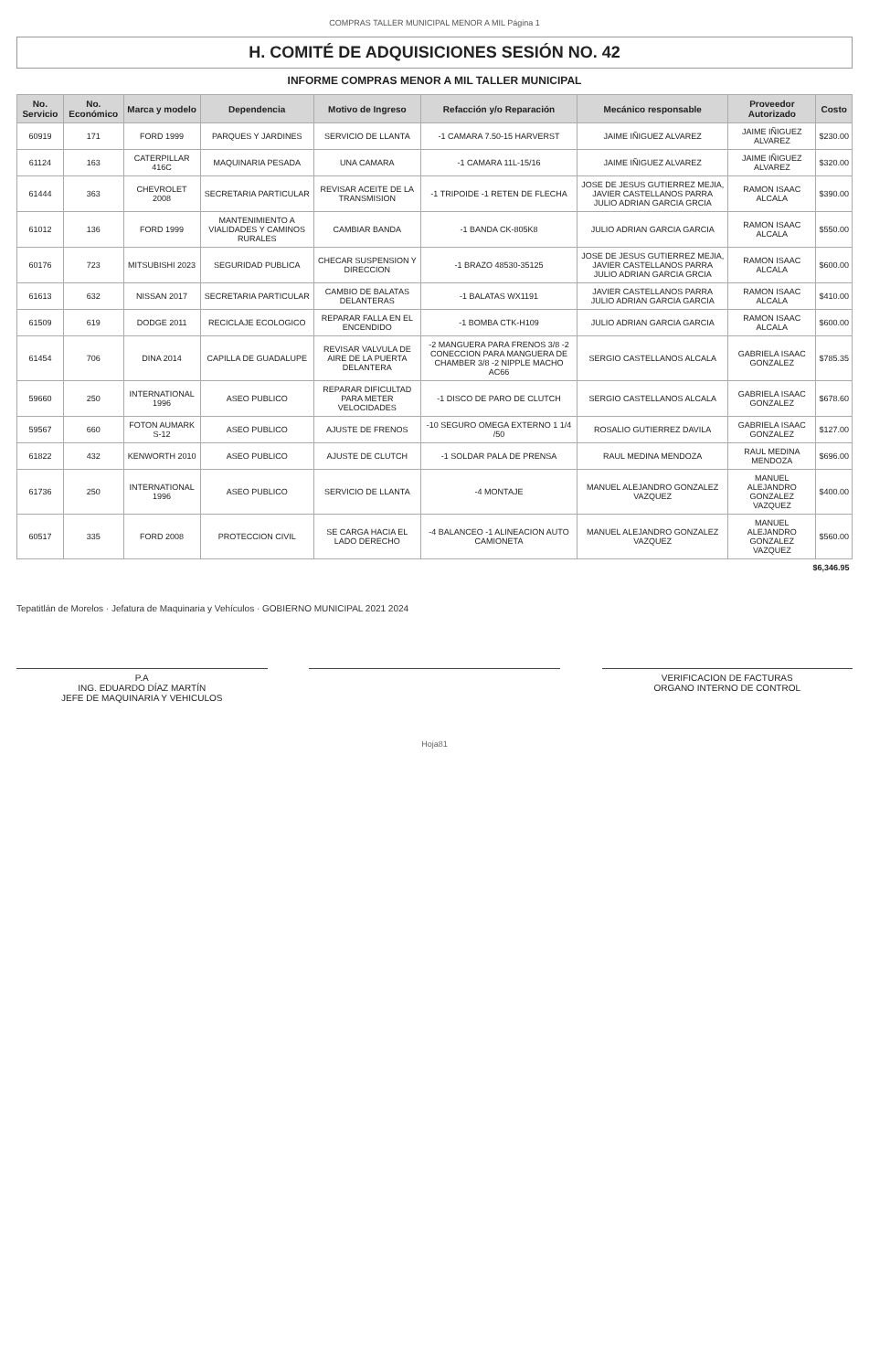COMPRAS TALLER MUNICIPAL MENOR A MIL Página 1
H. COMITÉ DE ADQUISICIONES SESIÓN NO. 42
INFORME COMPRAS MENOR A MIL TALLER MUNICIPAL
| No. Servicio | No. Económico | Marca y modelo | Dependencia | Motivo de Ingreso | Refacción y/o Reparación | Mecánico responsable | Proveedor Autorizado | Costo |
| --- | --- | --- | --- | --- | --- | --- | --- | --- |
| 60919 | 171 | FORD 1999 | PARQUES Y JARDINES | SERVICIO DE LLANTA | -1 CAMARA 7.50-15 HARVERST | JAIME IÑIGUEZ ALVAREZ | JAIME IÑIGUEZ ALVAREZ | $230.00 |
| 61124 | 163 | CATERPILLAR 416C | MAQUINARIA PESADA | UNA CAMARA | -1 CAMARA 11L-15/16 | JAIME IÑIGUEZ ALVAREZ | JAIME IÑIGUEZ ALVAREZ | $320.00 |
| 61444 | 363 | CHEVROLET 2008 | SECRETARIA PARTICULAR | REVISAR ACEITE DE LA TRANSMISION | -1 TRIPOIDE -1 RETEN DE FLECHA | JOSE DE JESUS GUTIERREZ MEJIA, JAVIER CASTELLANOS PARRA JULIO ADRIAN GARCIA GRCIA | RAMON ISAAC ALCALA | $390.00 |
| 61012 | 136 | FORD 1999 | MANTENIMIENTO A VIALIDADES Y CAMINOS RURALES | CAMBIAR BANDA | -1 BANDA CK-805K8 | JULIO ADRIAN GARCIA GARCIA | RAMON ISAAC ALCALA | $550.00 |
| 60176 | 723 | MITSUBISHI 2023 | SEGURIDAD PUBLICA | CHECAR SUSPENSION Y DIRECCION | -1 BRAZO 48530-35125 | JOSE DE JESUS GUTIERREZ MEJIA, JAVIER CASTELLANOS PARRA JULIO ADRIAN GARCIA GRCIA | RAMON ISAAC ALCALA | $600.00 |
| 61613 | 632 | NISSAN 2017 | SECRETARIA PARTICULAR | CAMBIO DE BALATAS DELANTERAS | -1 BALATAS WX1191 | JAVIER CASTELLANOS PARRA JULIO ADRIAN GARCIA GARCIA | RAMON ISAAC ALCALA | $410.00 |
| 61509 | 619 | DODGE 2011 | RECICLAJE ECOLOGICO | REPARAR FALLA EN EL ENCENDIDO | -1 BOMBA CTK-H109 | JULIO ADRIAN GARCIA GARCIA | RAMON ISAAC ALCALA | $600.00 |
| 61454 | 706 | DINA 2014 | CAPILLA DE GUADALUPE | REVISAR VALVULA DE AIRE DE LA PUERTA DELANTERA | -2 MANGUERA PARA FRENOS 3/8 -2 CONECCION PARA MANGUERA DE CHAMBER 3/8 -2 NIPPLE MACHO AC66 | SERGIO CASTELLANOS ALCALA | GABRIELA ISAAC GONZALEZ | $785.35 |
| 59660 | 250 | INTERNATIONAL 1996 | ASEO PUBLICO | REPARAR DIFICULTAD PARA METER VELOCIDADES | -1 DISCO DE PARO DE CLUTCH | SERGIO CASTELLANOS ALCALA | GABRIELA ISAAC GONZALEZ | $678.60 |
| 59567 | 660 | FOTON AUMARK S-12 | ASEO PUBLICO | AJUSTE DE FRENOS | -10 SEGURO OMEGA EXTERNO 1 1/4 /50 | ROSALIO GUTIERREZ DAVILA | GABRIELA ISAAC GONZALEZ | $127.00 |
| 61822 | 432 | KENWORTH 2010 | ASEO PUBLICO | AJUSTE DE CLUTCH | -1 SOLDAR PALA DE PRENSA | RAUL MEDINA MENDOZA | RAUL MEDINA MENDOZA | $696.00 |
| 61736 | 250 | INTERNATIONAL 1996 | ASEO PUBLICO | SERVICIO DE LLANTA | -4 MONTAJE | MANUEL ALEJANDRO GONZALEZ VAZQUEZ | MANUEL ALEJANDRO GONZALEZ VAZQUEZ | $400.00 |
| 60517 | 335 | FORD 2008 | PROTECCION CIVIL | SE CARGA HACIA EL LADO DERECHO | -4 BALANCEO -1 ALINEACION AUTO CAMIONETA | MANUEL ALEJANDRO GONZALEZ VAZQUEZ | MANUEL ALEJANDRO GONZALEZ VAZQUEZ | $560.00 |
| $6,346.95 | | | | | | | | |
Tepatitlán de Morelos · Jefatura de Maquinaria y Vehículos · GOBIERNO MUNICIPAL 2021 2024
P.A
ING. EDUARDO DÍAZ MARTÍN
JEFE DE MAQUINARIA Y VEHICULOS
VERIFICACION DE FACTURAS
ORGANO INTERNO DE CONTROL
Hoja81